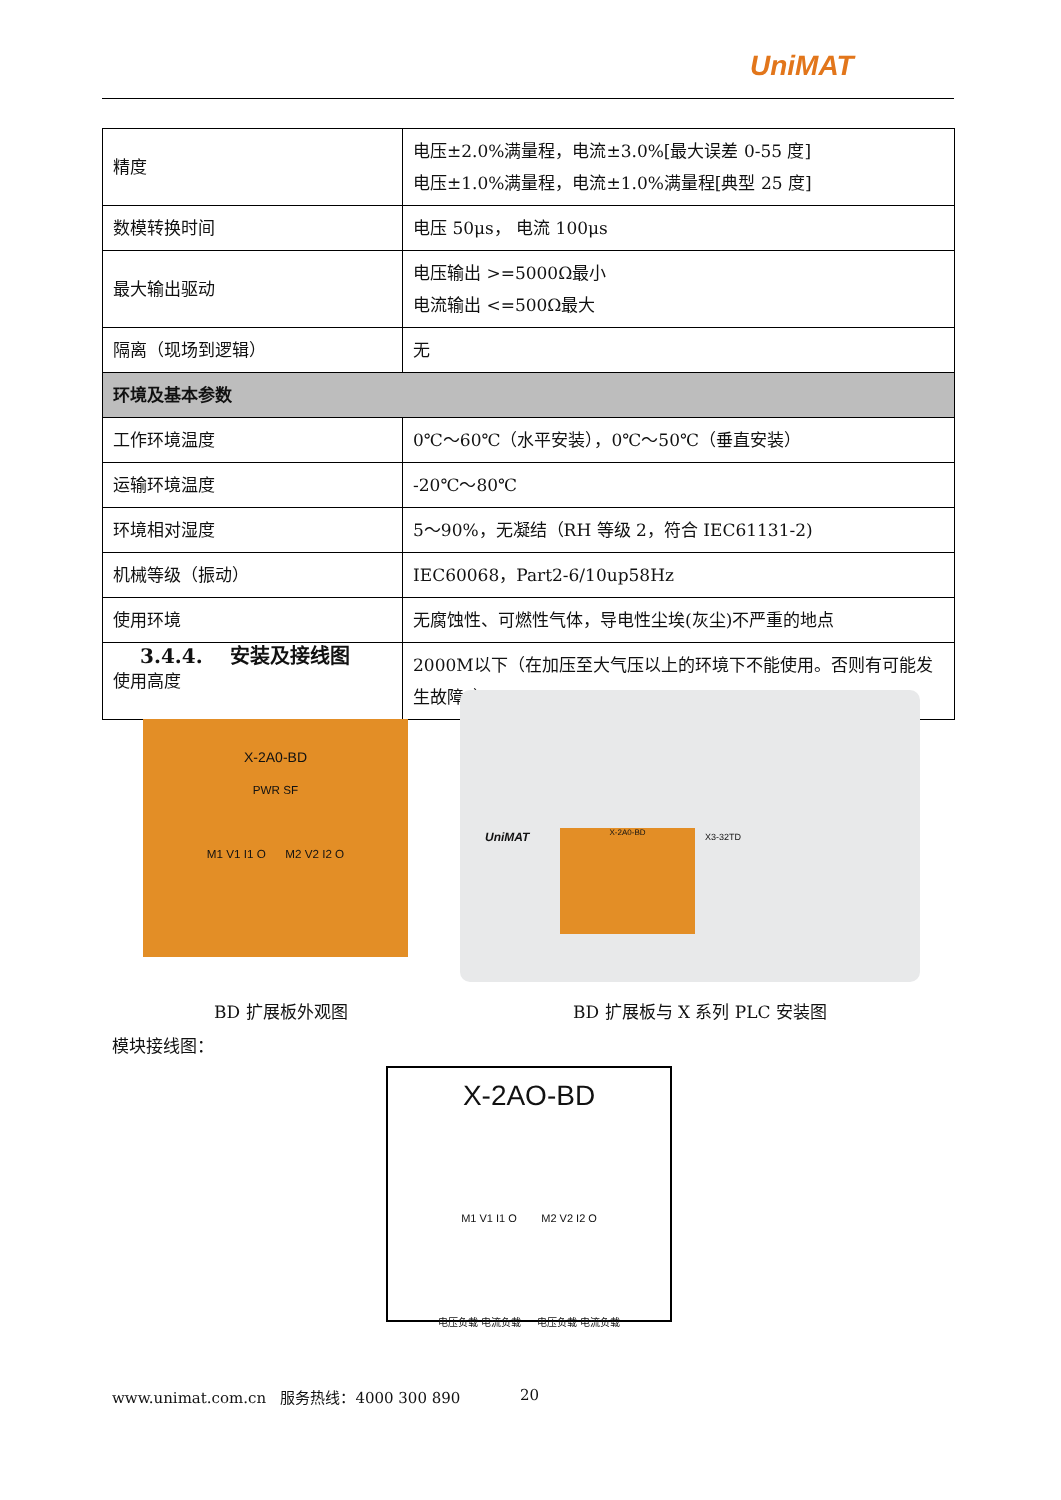UniMAT
| 精度 | 电压±2.0%满量程，电流±3.0%[最大误差 0-55 度] 电压±1.0%满量程，电流±1.0%满量程[典型 25 度] |
| 数模转换时间 | 电压 50μs， 电流 100μs |
| 最大输出驱动 | 电压输出 >=5000Ω最小 电流输出 <=500Ω最大 |
| 隔离（现场到逻辑） | 无 |
| 环境及基本参数 | |
| 工作环境温度 | 0℃～60℃（水平安装），0℃～50℃（垂直安装） |
| 运输环境温度 | -20℃～80℃ |
| 环境相对湿度 | 5～90%，无凝结（RH 等级 2，符合 IEC61131-2) |
| 机械等级（振动） | IEC60068，Part2-6/10up58Hz |
| 使用环境 | 无腐蚀性、可燃性气体，导电性尘埃(灰尘)不严重的地点 |
| 使用高度 | 2000M以下（在加压至大气压以上的环境下不能使用。否则有可能发生故障。） |
3.4.4. 安装及接线图
X-2A0-BD
PWR SF
M1 V1 I1 O M2 V2 I2 O
UniMAT X-2A0-BD X3-32TD
BD 扩展板外观图 BD 扩展板与 X 系列 PLC 安装图
模块接线图：
X-2AO-BD
M1 V1 I1 O M2 V2 I2 O
电压负载 电流负载 电压负载 电流负载
www.unimat.com.cn 服务热线：4000 300 890
20